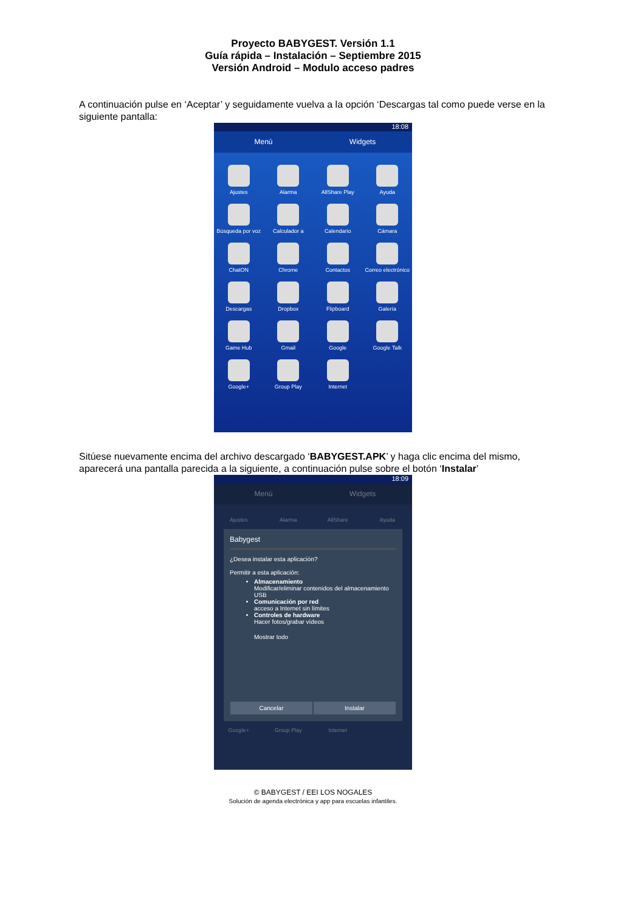Proyecto BABYGEST. Versión 1.1
Guía rápida – Instalación – Septiembre 2015
Versión Android – Modulo acceso padres
A continuación pulse en ‘Aceptar’ y seguidamente vuelva a la opción ‘Descargas tal como puede verse en la siguiente pantalla:
18:08
Menú Widgets
Ajustes
Alarma
AllShare Play
Ayuda
Búsqueda por voz
Calculador a
Calendario
Cámara
ChatON
Chrome
Contactos
Correo electrónico
Descargas
Dropbox
Flipboard
Galería
Game Hub
Gmail
Google
Google Talk
Google+
Group Play
Internet
Sitúese nuevamente encima del archivo descargado ‘BABYGEST.APK’ y haga clic encima del mismo, aparecerá una pantalla parecida a la siguiente, a continuación pulse sobre el botón ‘Instalar’
18:09
Menú Widgets
Ajustes
Alarma
AllShare
Ayuda
Babygest
¿Desea instalar esta aplicación?
Permitir a esta aplicación:
Almacenamiento
Modificar/eliminar contenidos del almacenamiento USB
Comunicación por red
acceso a Internet sin límites
Controles de hardware
Hacer fotos/grabar vídeos
Mostrar todo
Cancelar Instalar
Google+
Group Play
Internet
© BABYGEST / EEI LOS NOGALES
Solución de agenda electrónica y app para escuelas infantiles.